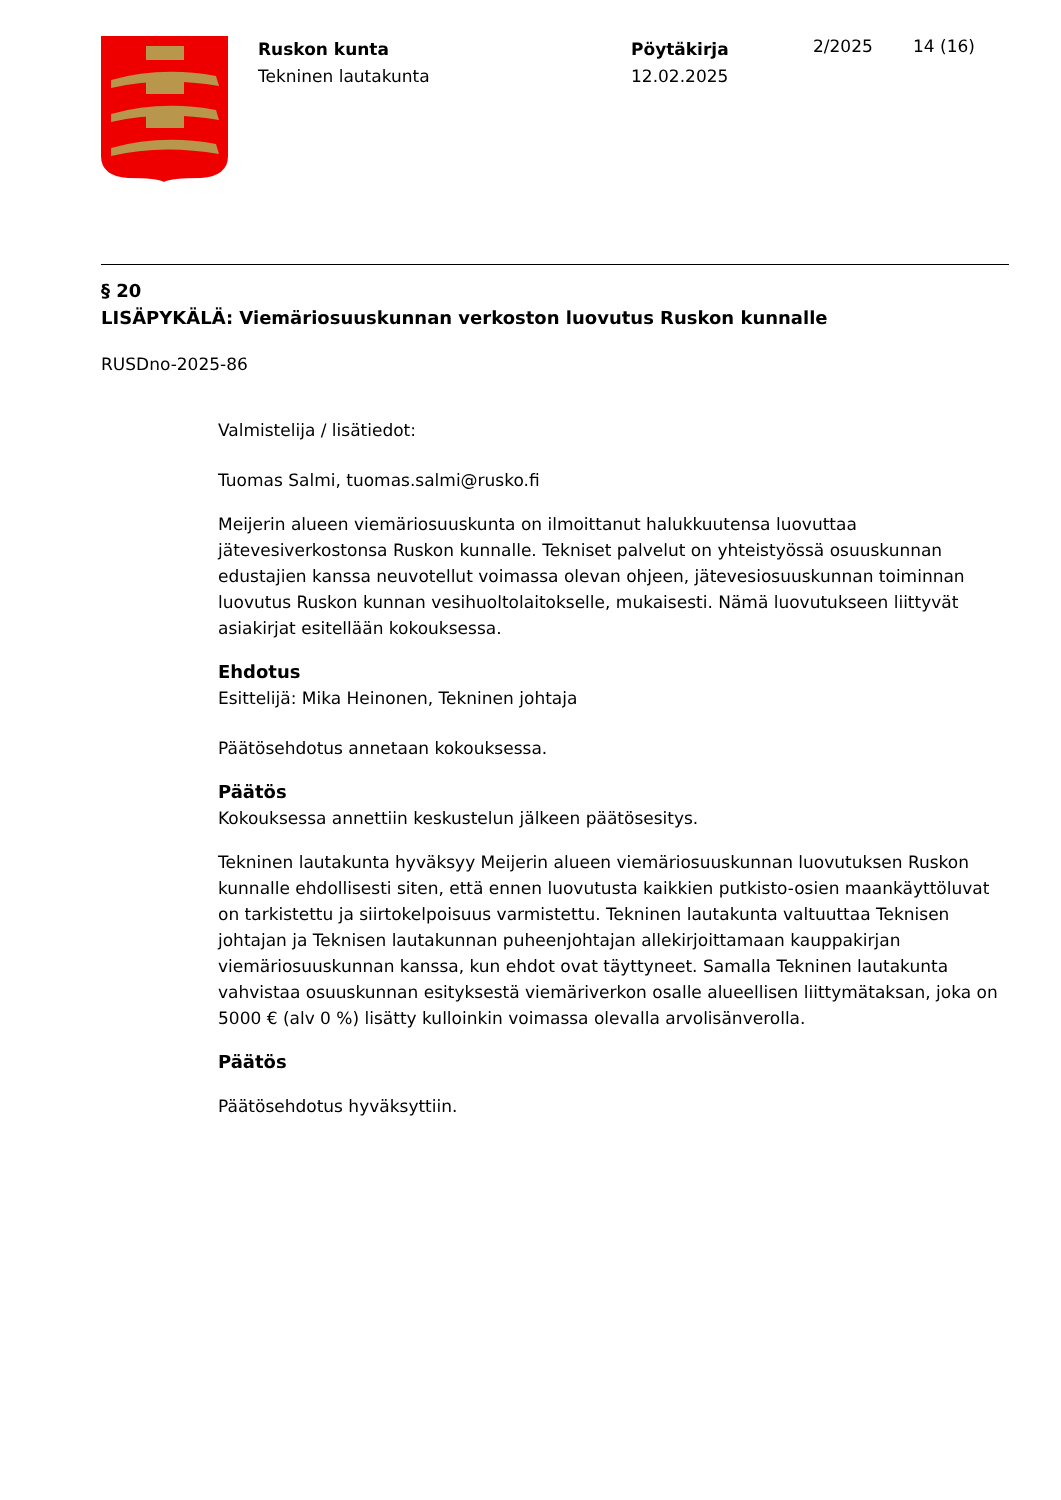Ruskon kunta
Tekninen lautakunta
Pöytäkirja
12.02.2025
2/2025 14 (16)
§ 20
LISÄPYKÄLÄ: Viemäriosuuskunnan verkoston luovutus Ruskon kunnalle
RUSDno-2025-86
Valmistelija / lisätiedot:
Tuomas Salmi, tuomas.salmi@rusko.fi
Meijerin alueen viemäriosuuskunta on ilmoittanut halukkuutensa luovuttaa jätevesiverkostonsa Ruskon kunnalle. Tekniset palvelut on yhteistyössä osuuskunnan edustajien kanssa neuvotellut voimassa olevan ohjeen, jätevesiosuuskunnan toiminnan luovutus Ruskon kunnan vesihuoltolaitokselle, mukaisesti. Nämä luovutukseen liittyvät asiakirjat esitellään kokouksessa.
Ehdotus
Esittelijä: Mika Heinonen, Tekninen johtaja
Päätösehdotus annetaan kokouksessa.
Päätös
Kokouksessa annettiin keskustelun jälkeen päätösesitys.
Tekninen lautakunta hyväksyy Meijerin alueen viemäriosuuskunnan luovutuksen Ruskon kunnalle ehdollisesti siten, että ennen luovutusta kaikkien putkisto-osien maankäyttöluvat on tarkistettu ja siirtokelpoisuus varmistettu. Tekninen lautakunta valtuuttaa Teknisen johtajan ja Teknisen lautakunnan puheenjohtajan allekirjoittamaan kauppakirjan viemäriosuuskunnan kanssa, kun ehdot ovat täyttyneet. Samalla Tekninen lautakunta vahvistaa osuuskunnan esityksestä viemäriverkon osalle alueellisen liittymätaksan, joka on 5000 € (alv 0 %) lisätty kulloinkin voimassa olevalla arvolisänverolla.
Päätös
Päätösehdotus hyväksyttiin.